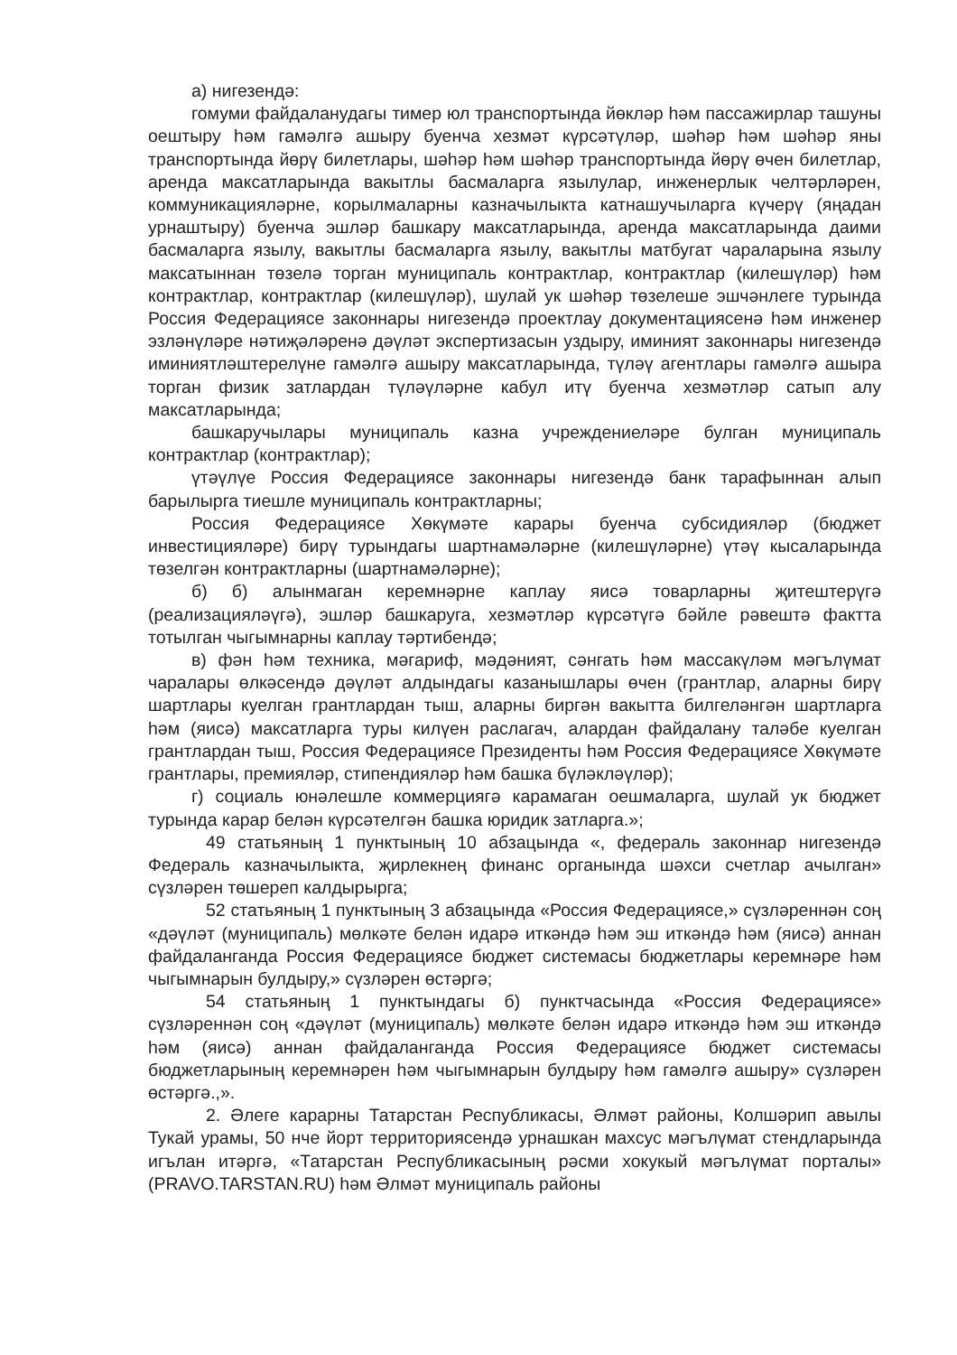а) нигезендә:
гомуми файдаланудагы тимер юл транспортында йөкләр һәм пассажирлар ташуны оештыру һәм гамәлгә ашыру буенча хезмәт күрсәтүләр, шәһәр һәм шәһәр яны транспортында йөрү билетлары, шәһәр һәм шәһәр транспортында йөрү өчен билетлар, аренда максатларында вакытлы басмаларга язылулар, инженерлык челтәрләрен, коммуникацияләрне, корылмаларны казначылыкта катнашучыларга күчерү (яңадан урнаштыру) буенча эшләр башкару максатларында, аренда максатларында даими басмаларга язылу, вакытлы басмаларга язылу, вакытлы матбугат чараларына язылу максатыннан төзелә торган муниципаль контрактлар, контрактлар (килешүләр) һәм контрактлар, контрактлар (килешүләр), шулай ук шәһәр төзелеше эшчәнлеге турында Россия Федерациясе законнары нигезендә проектлау документациясенә һәм инженер эзләнүләре нәтиҗәләренә дәүләт экспертизасын уздыру, иминият законнары нигезендә иминиятләштерелүне гамәлгә ашыру максатларында, түләү агентлары гамәлгә ашыра торган физик затлардан түләүләрне кабул итү буенча хезмәтләр сатып алу максатларында;
башкаручылары муниципаль казна учреждениеләре булган муниципаль контрактлар (контрактлар);
үтәүлүе Россия Федерациясе законнары нигезендә банк тарафыннан алып барылырга тиешле муниципаль контрактларны;
Россия Федерациясе Хөкүмәте карары буенча субсидияләр (бюджет инвестицияләре) бирү турындагы шартнамәләрне (килешүләрне) үтәү кысаларында төзелгән контрактларны (шартнамәләрне);
б) б) алынмаган керемнәрне каплау яисә товарларны җитештерүгә (реализацияләүгә), эшләр башкаруга, хезмәтләр күрсәтүгә бәйле рәвештә фактта тотылган чыгымнарны каплау тәртибендә;
в) фән һәм техника, мәгариф, мәдәният, сәнгать һәм массакүләм мәгълүмат чаралары өлкәсендә дәүләт алдындагы казанышлары өчен (грантлар, аларны бирү шартлары куелган грантлардан тыш, аларны биргән вакытта билгеләнгән шартларга һәм (яисә) максатларга туры килүен раслагач, алардан файдалану таләбе куелган грантлардан тыш, Россия Федерациясе Президенты һәм Россия Федерациясе Хөкүмәте грантлары, премияләр, стипендияләр һәм башка бүләкләүләр);
г) социаль юнәлешле коммерциягә карамаган оешмаларга, шулай ук бюджет турында карар белән күрсәтелгән башка юридик затларга.»;
49 статьяның 1 пунктының 10 абзацында «, федераль законнар нигезендә Федераль казначылыкта, җирлекнең финанс органында шәхси счетлар ачылган» сүзләрен төшереп калдырырга;
52 статьяның 1 пунктының 3 абзацында «Россия Федерациясе,» сүзләреннән соң «дәүләт (муниципаль) мөлкәте белән идарә иткәндә һәм эш иткәндә һәм (яисә) аннан файдаланганда Россия Федерациясе бюджет системасы бюджетлары керемнәре һәм чыгымнарын булдыру,» сүзләрен өстәргә;
54 статьяның 1 пунктындагы б) пунктчасында «Россия Федерациясе» сүзләреннән соң «дәүләт (муниципаль) мөлкәте белән идарә иткәндә һәм эш иткәндә һәм (яисә) аннан файдаланганда Россия Федерациясе бюджет системасы бюджетларының керемнәрен һәм чыгымнарын булдыру һәм гамәлгә ашыру» сүзләрен өстәргә.,».
2. Әлеге карарны Татарстан Республикасы, Әлмәт районы, Колшәрип авылы Тукай урамы, 50 нче йорт территориясендә урнашкан махсус мәгълүмат стендларында игълан итәргә, «Татарстан Республикасының рәсми хокукый мәгълүмат порталы» (PRAVO.TARSTAN.RU) һәм Әлмәт муниципаль районы